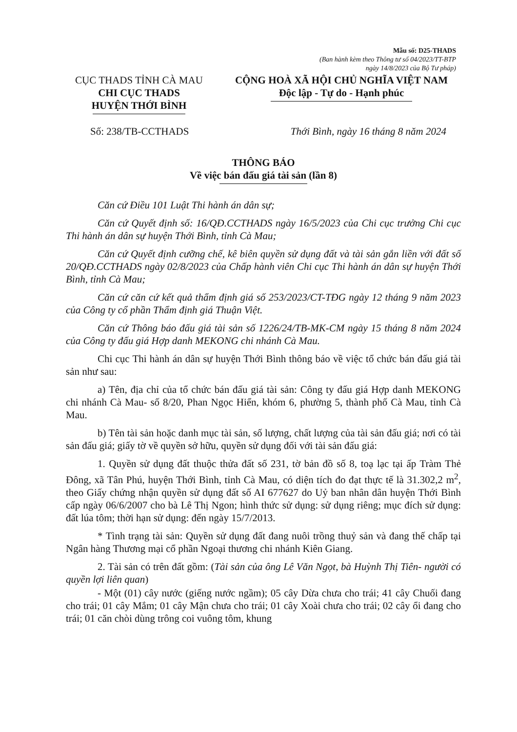Mẫu số: D25-THADS
(Ban hành kèm theo Thông tư số 04/2023/TT-BTP
ngày 14/8/2023 của Bộ Tư pháp)
CỤC THADS TỈNH CÀ MAU
CHI CỤC THADS
HUYỆN THỚI BÌNH
CỘNG HOÀ XÃ HỘI CHỦ NGHĨA VIỆT NAM
Độc lập - Tự do - Hạnh phúc
Số: 238/TB-CCTHADS Thới Bình, ngày 16 tháng 8 năm 2024
THÔNG BÁO
Về việc bán đấu giá tài sản (lần 8)
Căn cứ Điều 101 Luật Thi hành án dân sự;
Căn cứ Quyết định số: 16/QĐ.CCTHADS ngày 16/5/2023 của Chi cục trưởng Chi cục Thi hành án dân sự huyện Thới Bình, tỉnh Cà Mau;
Căn cứ Quyết định cưỡng chế, kê biên quyền sử dụng đất và tài sản gắn liền với đất số 20/QĐ.CCTHADS ngày 02/8/2023 của Chấp hành viên Chi cục Thi hành án dân sự huyện Thới Bình, tỉnh Cà Mau;
Căn cứ căn cứ kết quả thẩm định giá số 253/2023/CT-TĐG ngày 12 tháng 9 năm 2023 của Công ty cổ phần Thẩm định giá Thuận Việt.
Căn cứ Thông báo đấu giá tài sản số 1226/24/TB-MK-CM ngày 15 tháng 8 năm 2024 của Công ty đấu giá Hợp danh MEKONG chi nhánh Cà Mau.
Chi cục Thi hành án dân sự huyện Thới Bình thông báo về việc tổ chức bán đấu giá tài sản như sau:
a) Tên, địa chỉ của tổ chức bán đấu giá tài sản: Công ty đấu giá Hợp danh MEKONG chi nhánh Cà Mau- số 8/20, Phan Ngọc Hiển, khóm 6, phường 5, thành phố Cà Mau, tỉnh Cà Mau.
b) Tên tài sản hoặc danh mục tài sản, số lượng, chất lượng của tài sản đấu giá; nơi có tài sản đấu giá; giấy tờ về quyền sở hữu, quyền sử dụng đối với tài sản đấu giá:
1. Quyền sử dụng đất thuộc thửa đất số 231, tờ bản đồ số 8, toạ lạc tại ấp Tràm Thẻ Đông, xã Tân Phú, huyện Thới Bình, tỉnh Cà Mau, có diện tích đo đạt thực tế là 31.302,2 m<sup>2</sup>, theo Giấy chứng nhận quyền sử dụng đất số AI 677627 do Uỷ ban nhân dân huyện Thới Bình cấp ngày 06/6/2007 cho bà Lê Thị Ngon; hình thức sử dụng: sử dụng riêng; mục đích sử dụng: đất lúa tôm; thời hạn sử dụng: đến ngày 15/7/2013.
* Tình trạng tài sản: Quyền sử dụng đất đang nuôi trồng thuỷ sản và đang thế chấp tại Ngân hàng Thương mại cổ phần Ngoại thương chi nhánh Kiên Giang.
2. Tài sản có trên đất gồm: (Tài sản của ông Lê Văn Ngọt, bà Huỳnh Thị Tiên- người có quyền lợi liên quan)
- Một (01) cây nước (giếng nước ngầm); 05 cây Dừa chưa cho trái; 41 cây Chuối đang cho trái; 01 cây Mắm; 01 cây Mận chưa cho trái; 01 cây Xoài chưa cho trái; 02 cây ổi đang cho trái; 01 căn chòi dùng trông coi vuông tôm, khung